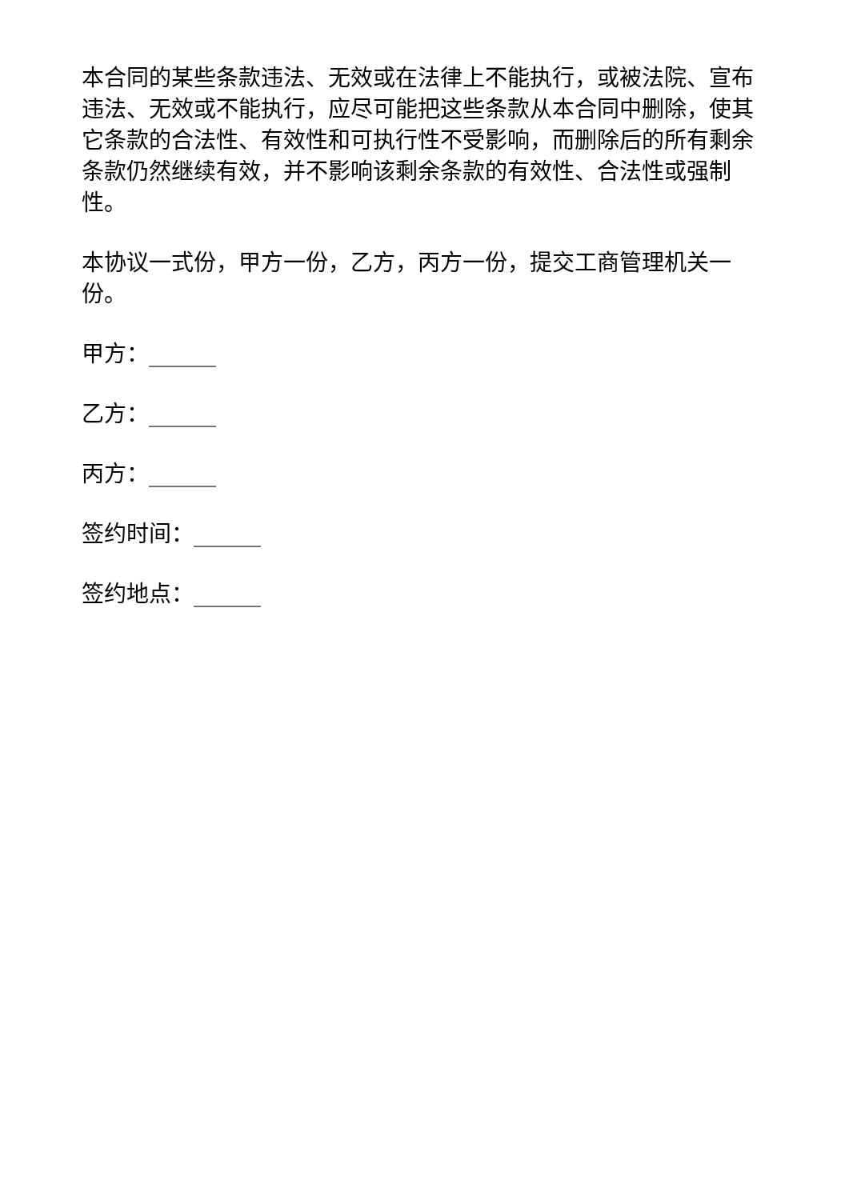本合同的某些条款违法、无效或在法律上不能执行，或被法院、宣布违法、无效或不能执行，应尽可能把这些条款从本合同中删除，使其它条款的合法性、有效性和可执行性不受影响，而删除后的所有剩余条款仍然继续有效，并不影响该剩余条款的有效性、合法性或强制性。
本协议一式份，甲方一份，乙方，丙方一份，提交工商管理机关一份。
甲方：______
乙方：______
丙方：______
签约时间：______
签约地点：______